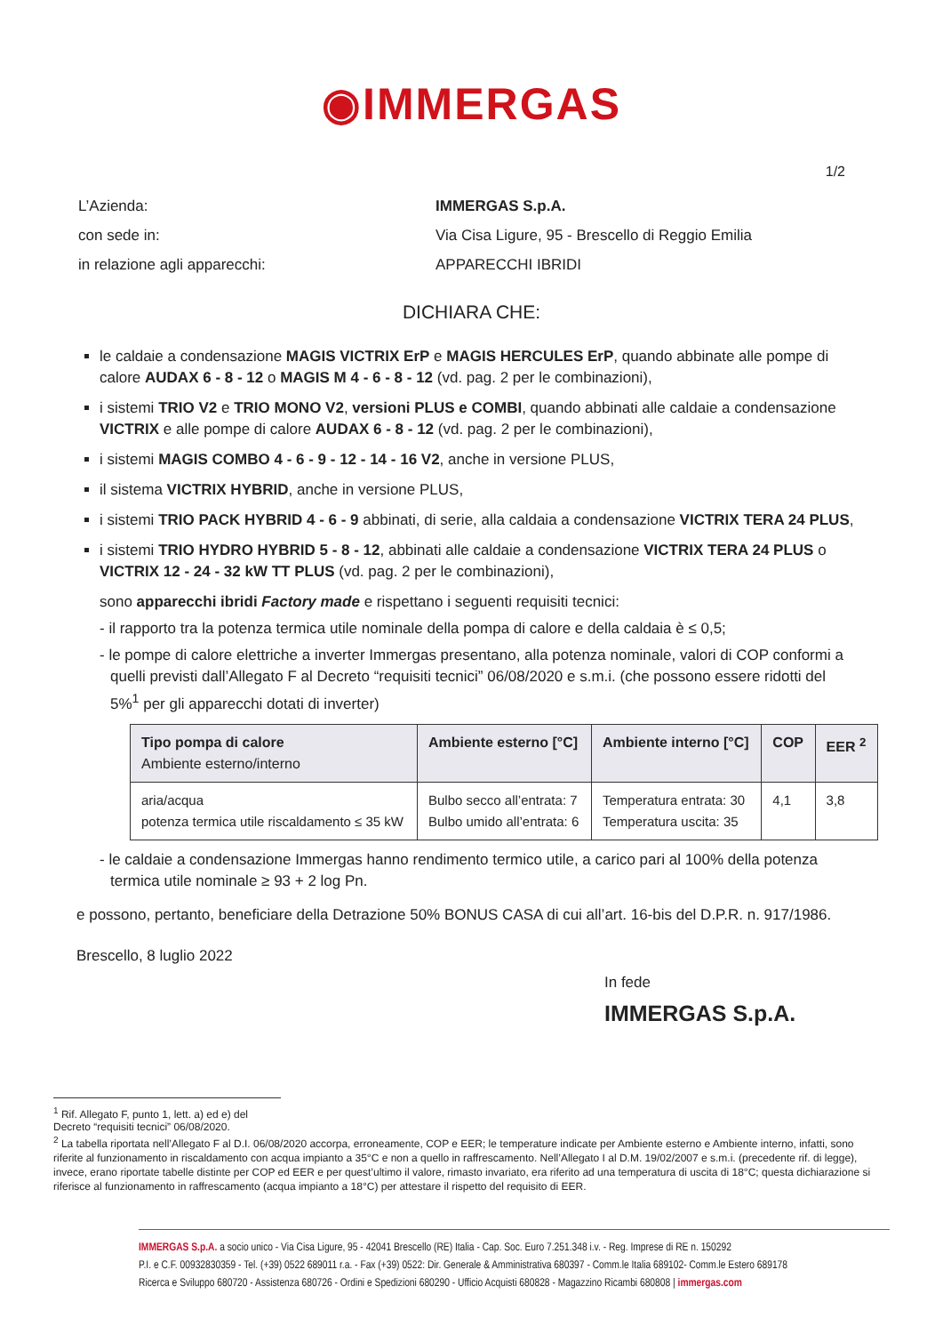◉IMMERGAS
1/2
L’Azienda: IMMERGAS S.p.A.
con sede in: Via Cisa Ligure, 95 - Brescello di Reggio Emilia
in relazione agli apparecchi: APPARECCHI IBRIDI
DICHIARA CHE:
le caldaie a condensazione MAGIS VICTRIX ErP e MAGIS HERCULES ErP, quando abbinate alle pompe di calore AUDAX 6 - 8 - 12 o MAGIS M 4 - 6 - 8 - 12 (vd. pag. 2 per le combinazioni),
i sistemi TRIO V2 e TRIO MONO V2, versioni PLUS e COMBI, quando abbinati alle caldaie a condensazione VICTRIX e alle pompe di calore AUDAX 6 - 8 - 12 (vd. pag. 2 per le combinazioni),
i sistemi MAGIS COMBO 4 - 6 - 9 - 12 - 14 - 16 V2, anche in versione PLUS,
il sistema VICTRIX HYBRID, anche in versione PLUS,
i sistemi TRIO PACK HYBRID 4 - 6 - 9 abbinati, di serie, alla caldaia a condensazione VICTRIX TERA 24 PLUS,
i sistemi TRIO HYDRO HYBRID 5 - 8 - 12, abbinati alle caldaie a condensazione VICTRIX TERA 24 PLUS o VICTRIX 12 - 24 - 32 kW TT PLUS (vd. pag. 2 per le combinazioni),
sono apparecchi ibridi Factory made e rispettano i seguenti requisiti tecnici:
- il rapporto tra la potenza termica utile nominale della pompa di calore e della caldaia è ≤ 0,5;
- le pompe di calore elettriche a inverter Immergas presentano, alla potenza nominale, valori di COP conformi a quelli previsti dall’Allegato F al Decreto “requisiti tecnici” 06/08/2020 e s.m.i. (che possono essere ridotti del 5%<sup>1</sup> per gli apparecchi dotati di inverter)
| Tipo pompa di calore Ambiente esterno/interno | Ambiente esterno [°C] | Ambiente interno [°C] | COP | EER <sup>2</sup> |
| --- | --- | --- | --- | --- |
| aria/acqua potenza termica utile riscaldamento ≤ 35 kW | Bulbo secco all’entrata: 7 Bulbo umido all’entrata: 6 | Temperatura entrata: 30 Temperatura uscita: 35 | 4,1 | 3,8 |
- le caldaie a condensazione Immergas hanno rendimento termico utile, a carico pari al 100% della potenza termica utile nominale ≥ 93 + 2 log Pn.
e possono, pertanto, beneficiare della Detrazione 50% BONUS CASA di cui all’art. 16-bis del D.P.R. n. 917/1986.
Brescello, 8 luglio 2022
In fede
IMMERGAS S.p.A.
<sup>1</sup> Rif. Allegato F, punto 1, lett. a) ed e) del Decreto “requisiti tecnici” 06/08/2020.
<sup>2</sup> La tabella riportata nell’Allegato F al D.I. 06/08/2020 accorpa, erroneamente, COP e EER; le temperature indicate per Ambiente esterno e Ambiente interno, infatti, sono riferite al funzionamento in riscaldamento con acqua impianto a 35°C e non a quello in raffrescamento. Nell’Allegato I al D.M. 19/02/2007 e s.m.i. (precedente rif. di legge), invece, erano riportate tabelle distinte per COP ed EER e per quest’ultimo il valore, rimasto invariato, era riferito ad una temperatura di uscita di 18°C; questa dichiarazione si riferisce al funzionamento in raffrescamento (acqua impianto a 18°C) per attestare il rispetto del requisito di EER.
IMMERGAS S.p.A. a socio unico - Via Cisa Ligure, 95 - 42041 Brescello (RE) Italia - Cap. Soc. Euro 7.251.348 i.v. - Reg. Imprese di RE n. 150292
P.I. e C.F. 00932830359 - Tel. (+39) 0522 689011 r.a. - Fax (+39) 0522: Dir. Generale & Amministrativa 680397 - Comm.le Italia 689102- Comm.le Estero 689178
Ricerca e Sviluppo 680720 - Assistenza 680726 - Ordini e Spedizioni 680290 - Ufficio Acquisti 680828 - Magazzino Ricambi 680808 | immergas.com